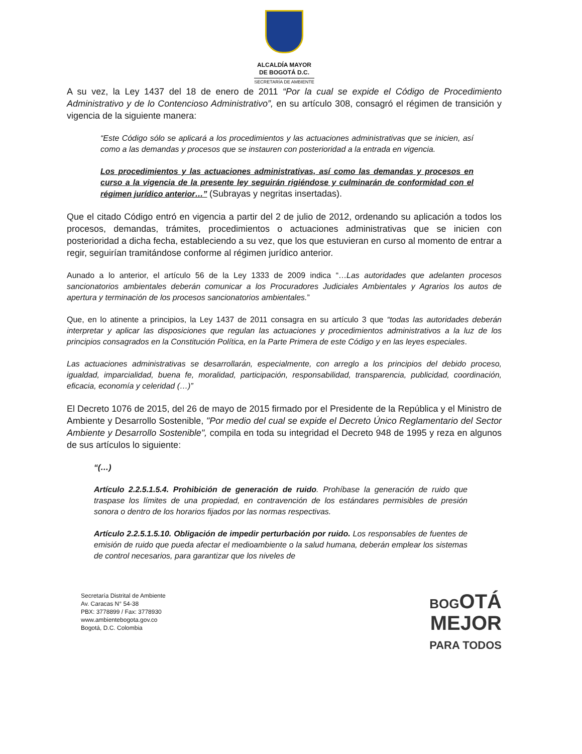ALCALDÍA MAYOR
DE BOGOTÁ D.C.
SECRETARÍA DE AMBIENTE
A su vez, la Ley 1437 del 18 de enero de 2011 “Por la cual se expide el Código de Procedimiento Administrativo y de lo Contencioso Administrativo”, en su artículo 308, consagró el régimen de transición y vigencia de la siguiente manera:
“Este Código sólo se aplicará a los procedimientos y las actuaciones administrativas que se inicien, así como a las demandas y procesos que se instauren con posterioridad a la entrada en vigencia.
Los procedimientos y las actuaciones administrativas, así como las demandas y procesos en curso a la vigencia de la presente ley seguirán rigiéndose y culminarán de conformidad con el régimen jurídico anterior…” (Subrayas y negritas insertadas).
Que el citado Código entró en vigencia a partir del 2 de julio de 2012, ordenando su aplicación a todos los procesos, demandas, trámites, procedimientos o actuaciones administrativas que se inicien con posterioridad a dicha fecha, estableciendo a su vez, que los que estuvieran en curso al momento de entrar a regir, seguirían tramitándose conforme al régimen jurídico anterior.
Aunado a lo anterior, el artículo 56 de la Ley 1333 de 2009 indica “…Las autoridades que adelanten procesos sancionatorios ambientales deberán comunicar a los Procuradores Judiciales Ambientales y Agrarios los autos de apertura y terminación de los procesos sancionatorios ambientales.”
Que, en lo atinente a principios, la Ley 1437 de 2011 consagra en su artículo 3 que “todas las autoridades deberán interpretar y aplicar las disposiciones que regulan las actuaciones y procedimientos administrativos a la luz de los principios consagrados en la Constitución Política, en la Parte Primera de este Código y en las leyes especiales.
Las actuaciones administrativas se desarrollarán, especialmente, con arreglo a los principios del debido proceso, igualdad, imparcialidad, buena fe, moralidad, participación, responsabilidad, transparencia, publicidad, coordinación, eficacia, economía y celeridad (…)”
El Decreto 1076 de 2015, del 26 de mayo de 2015 firmado por el Presidente de la República y el Ministro de Ambiente y Desarrollo Sostenible, "Por medio del cual se expide el Decreto Único Reglamentario del Sector Ambiente y Desarrollo Sostenible", compila en toda su integridad el Decreto 948 de 1995 y reza en algunos de sus artículos lo siguiente:
“(…)
Artículo 2.2.5.1.5.4. Prohibición de generación de ruido. Prohíbase la generación de ruido que traspase los límites de una propiedad, en contravención de los estándares permisibles de presión sonora o dentro de los horarios fijados por las normas respectivas.
Artículo 2.2.5.1.5.10. Obligación de impedir perturbación por ruido. Los responsables de fuentes de emisión de ruido que pueda afectar el medioambiente o la salud humana, deberán emplear los sistemas de control necesarios, para garantizar que los niveles de
Secretaría Distrital de Ambiente
Av. Caracas N° 54-38
PBX: 3778899 / Fax: 3778930
www.ambientebogota.gov.co
Bogotá, D.C. Colombia
BOGOTÁ
MEJOR
PARA TODOS